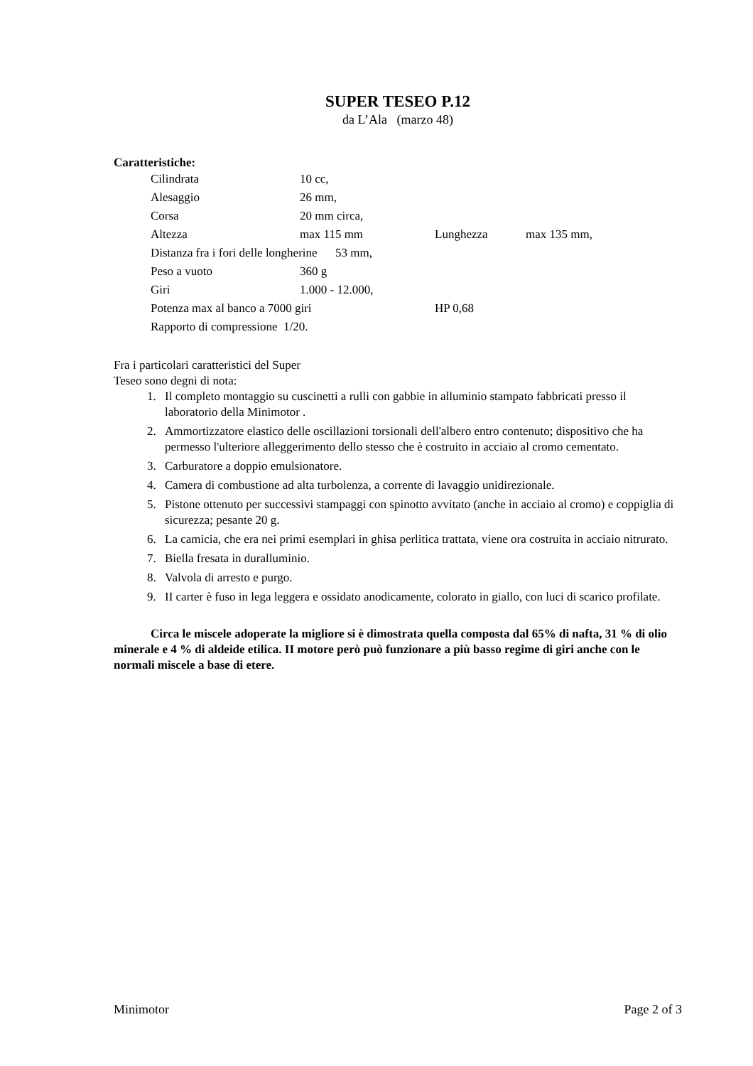SUPER TESEO P.12
da L’Ala (marzo 48)
Caratteristiche:
Cilindrata 10 cc,
Alesaggio 26 mm,
Corsa 20 mm circa,
Altezza max 115 mm Lunghezza max 135 mm,
Distanza fra i fori delle longherine 53 mm,
Peso a vuoto 360 g
Giri 1.000 - 12.000,
Potenza max al banco a 7000 giri HP 0,68
Rapporto di compressione 1/20.
Fra i particolari caratteristici del Super
Teseo sono degni di nota:
1. Il completo montaggio su cuscinetti a rulli con gabbie in alluminio stampato fabbricati presso il laboratorio della Minimotor .
2. Ammortizzatore elastico delle oscillazioni torsionali dell'albero entro contenuto; dispositivo che ha permesso l'ulteriore alleggerimento dello stesso che è costruito in acciaio al cromo cementato.
3. Carburatore a doppio emulsionatore.
4. Camera di combustione ad alta turbolenza, a corrente di lavaggio unidirezionale.
5. Pistone ottenuto per successivi stampaggi con spinotto avvitato (anche in acciaio al cromo) e coppiglia di sicurezza; pesante 20 g.
6. La camicia, che era nei primi esemplari in ghisa perlitica trattata, viene ora costruita in acciaio nitrurato.
7. Biella fresata in duralluminio.
8. Valvola di arresto e purgo.
9. II carter è fuso in lega leggera e ossidato anodicamente, colorato in giallo, con luci di scarico profilate.
Circa le miscele adoperate la migliore si è dimostrata quella composta dal 65% di nafta, 31 % di olio minerale e 4 % di aldeide etilica. II motore però può funzionare a più basso regime di giri anche con le normali miscele a base di etere.
Minimotor Page 2 of 3